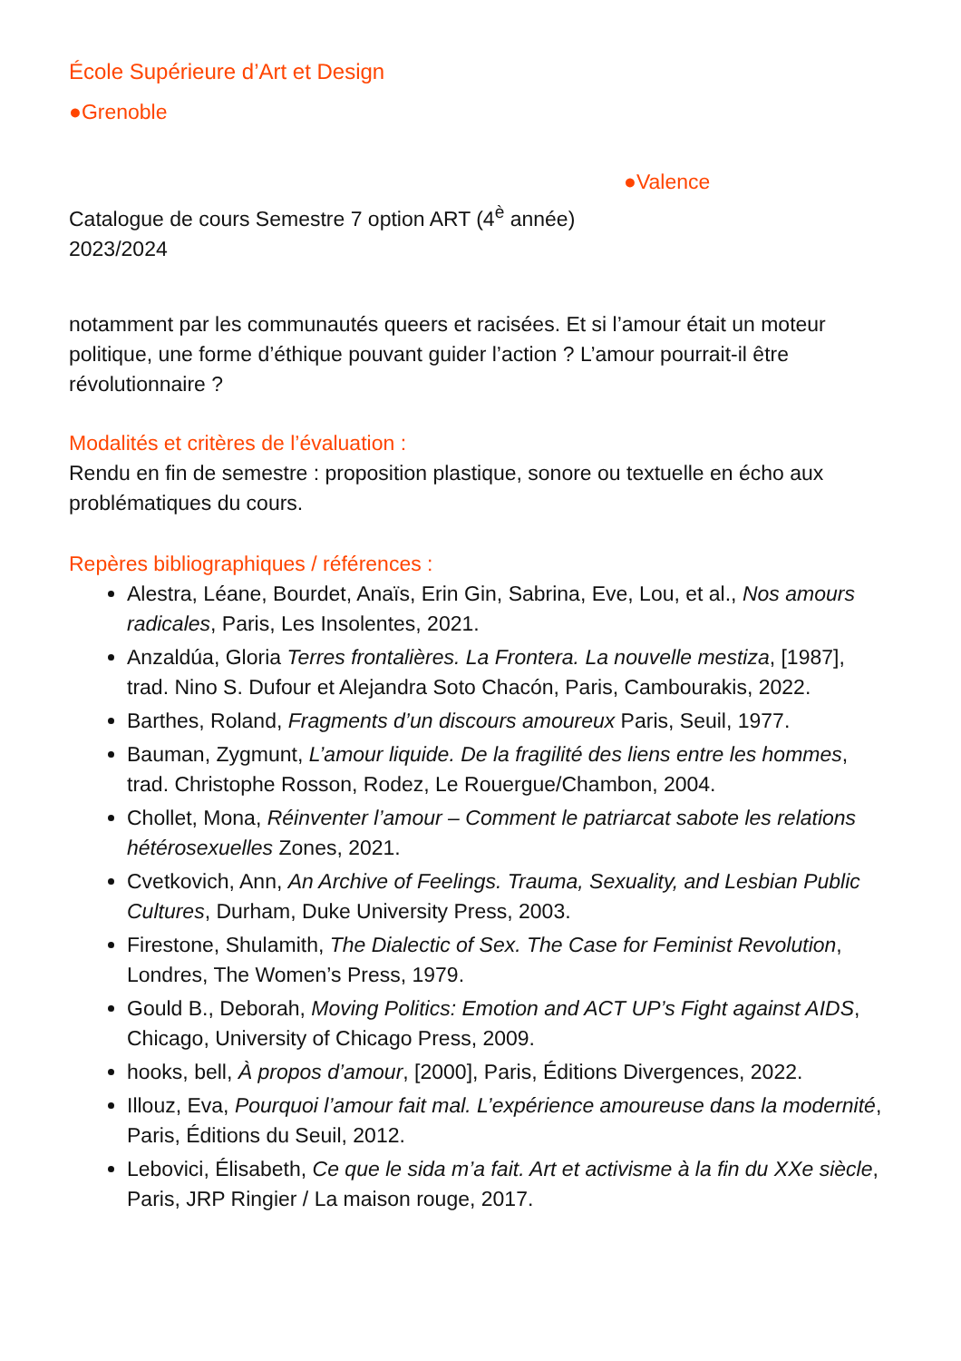École Supérieure d’Art et Design
●Grenoble
●Valence
Catalogue de cours Semestre 7 option ART (4<sup>è</sup> année)
2023/2024
notamment par les communautés queers et racisées. Et si l’amour était un moteur politique, une forme d’éthique pouvant guider l’action ? L’amour pourrait-il être révolutionnaire ?
Modalités et critères de l’évaluation :
Rendu en fin de semestre : proposition plastique, sonore ou textuelle en écho aux problématiques du cours.
Repères bibliographiques / références :
Alestra, Léane, Bourdet, Anaïs, Erin Gin, Sabrina, Eve, Lou, et al., Nos amours radicales, Paris, Les Insolentes, 2021.
Anzaldúa, Gloria Terres frontalières. La Frontera. La nouvelle mestiza, [1987], trad. Nino S. Dufour et Alejandra Soto Chacón, Paris, Cambourakis, 2022.
Barthes, Roland, Fragments d’un discours amoureux Paris, Seuil, 1977.
Bauman, Zygmunt, L’amour liquide. De la fragilité des liens entre les hommes, trad. Christophe Rosson, Rodez, Le Rouergue/Chambon, 2004.
Chollet, Mona, Réinventer l’amour – Comment le patriarcat sabote les relations hétérosexuelles Zones, 2021.
Cvetkovich, Ann, An Archive of Feelings. Trauma, Sexuality, and Lesbian Public Cultures, Durham, Duke University Press, 2003.
Firestone, Shulamith, The Dialectic of Sex. The Case for Feminist Revolution, Londres, The Women’s Press, 1979.
Gould B., Deborah, Moving Politics: Emotion and ACT UP’s Fight against AIDS, Chicago, University of Chicago Press, 2009.
hooks, bell, À propos d’amour, [2000], Paris, Éditions Divergences, 2022.
Illouz, Eva, Pourquoi l’amour fait mal. L’expérience amoureuse dans la modernité, Paris, Éditions du Seuil, 2012.
Lebovici, Élisabeth, Ce que le sida m’a fait. Art et activisme à la fin du XXe siècle, Paris, JRP Ringier / La maison rouge, 2017.